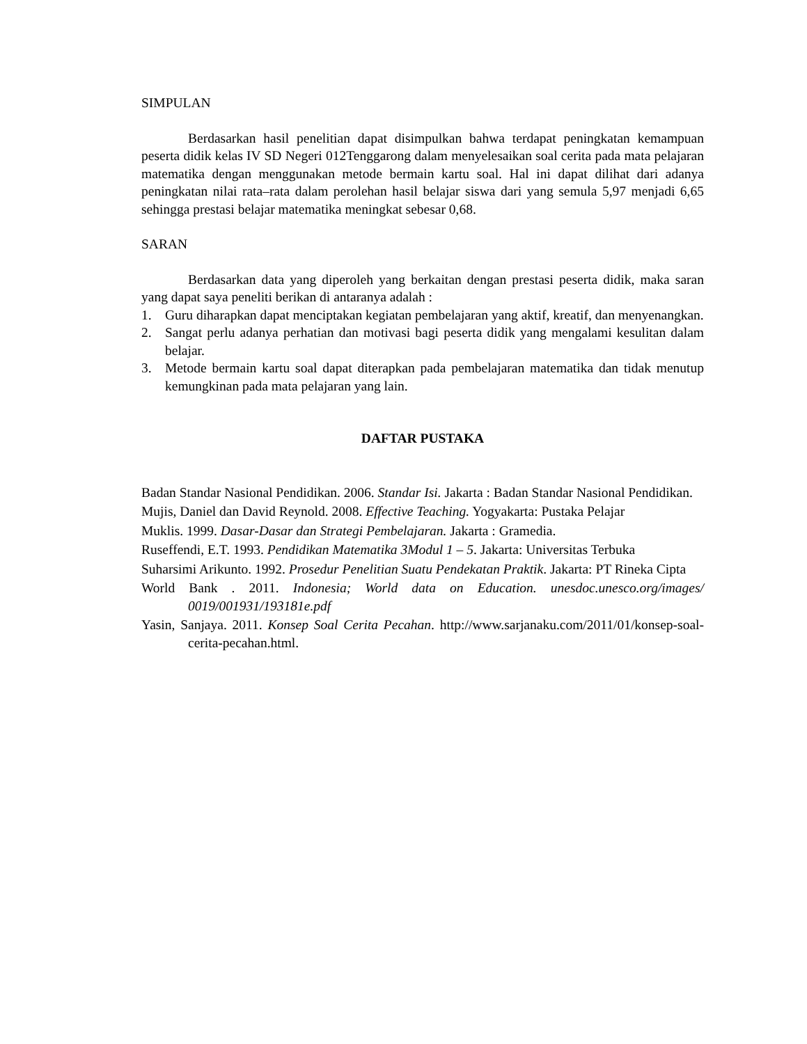SIMPULAN
Berdasarkan hasil penelitian dapat disimpulkan bahwa terdapat peningkatan kemampuan peserta didik kelas IV SD Negeri 012Tenggarong dalam menyelesaikan soal cerita pada mata pelajaran matematika dengan menggunakan metode bermain kartu soal. Hal ini dapat dilihat dari adanya peningkatan nilai rata–rata dalam perolehan hasil belajar siswa dari yang semula 5,97 menjadi 6,65 sehingga prestasi belajar matematika meningkat sebesar 0,68.
SARAN
Berdasarkan data yang diperoleh yang berkaitan dengan prestasi peserta didik, maka saran yang dapat saya peneliti berikan di antaranya adalah :
1. Guru diharapkan dapat menciptakan kegiatan pembelajaran yang aktif, kreatif, dan menyenangkan.
2. Sangat perlu adanya perhatian dan motivasi bagi peserta didik yang mengalami kesulitan dalam belajar.
3. Metode bermain kartu soal dapat diterapkan pada pembelajaran matematika dan tidak menutup kemungkinan pada mata pelajaran yang lain.
DAFTAR PUSTAKA
Badan Standar Nasional Pendidikan. 2006. Standar Isi. Jakarta : Badan Standar Nasional Pendidikan.
Mujis, Daniel dan David Reynold. 2008. Effective Teaching. Yogyakarta: Pustaka Pelajar
Muklis. 1999. Dasar-Dasar dan Strategi Pembelajaran. Jakarta : Gramedia.
Ruseffendi, E.T. 1993. Pendidikan Matematika 3Modul 1 – 5. Jakarta: Universitas Terbuka
Suharsimi Arikunto. 1992. Prosedur Penelitian Suatu Pendekatan Praktik. Jakarta: PT Rineka Cipta
World Bank . 2011. Indonesia; World data on Education. unesdoc.unesco.org/images/ 0019/001931/193181e.pdf
Yasin, Sanjaya. 2011. Konsep Soal Cerita Pecahan. http://www.sarjanaku.com/2011/01/konsep-soal-cerita-pecahan.html.